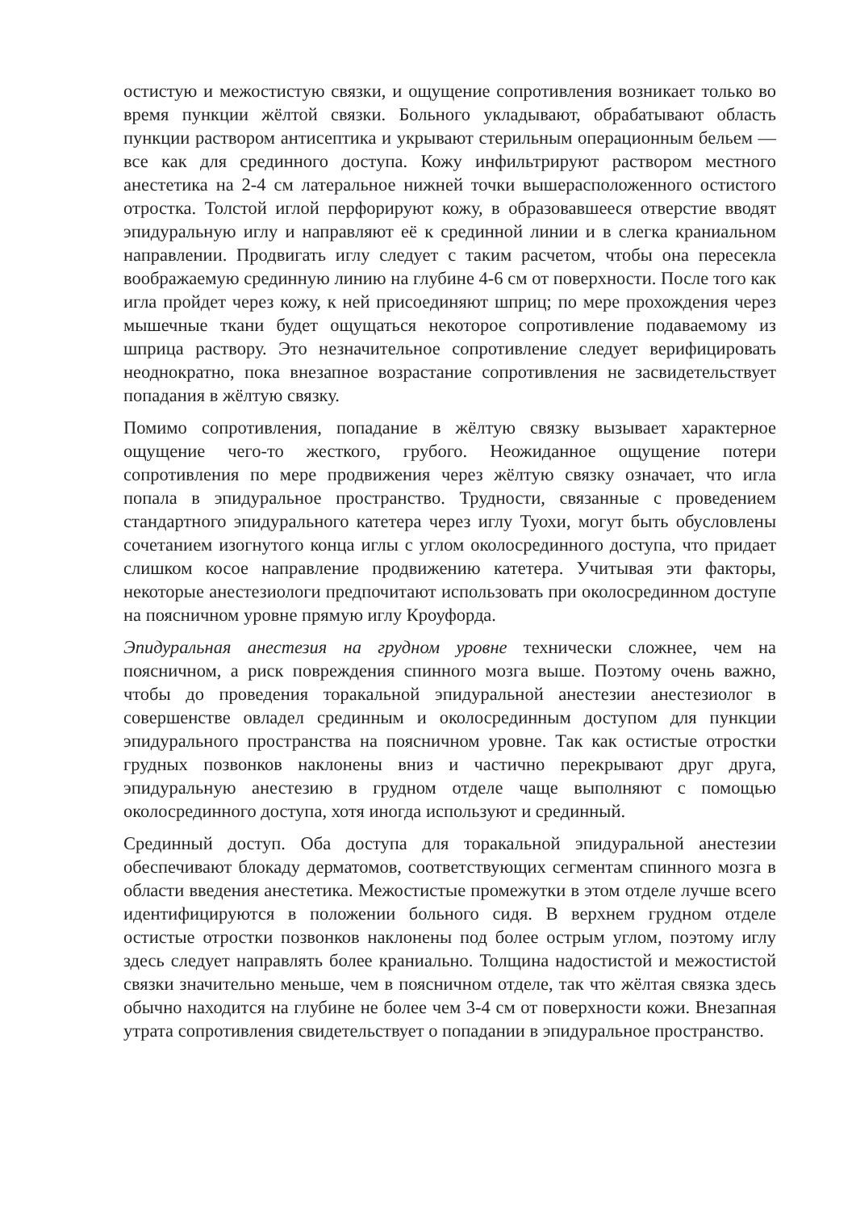остистую и межостистую связки, и ощущение сопротивления возникает только во время пункции жёлтой связки. Больного укладывают, обрабатывают область пункции раствором антисептика и укрывают стерильным операционным бельем — все как для срединного доступа. Кожу инфильтрируют раствором местного анестетика на 2-4 см латеральное нижней точки вышерасположенного остистого отростка. Толстой иглой перфорируют кожу, в образовавшееся отверстие вводят эпидуральную иглу и направляют её к срединной линии и в слегка краниальном направлении. Продвигать иглу следует с таким расчетом, чтобы она пересекла воображаемую срединную линию на глубине 4-6 см от поверхности. После того как игла пройдет через кожу, к ней присоединяют шприц; по мере прохождения через мышечные ткани будет ощущаться некоторое сопротивление подаваемому из шприца раствору. Это незначительное сопротивление следует верифицировать неоднократно, пока внезапное возрастание сопротивления не засвидетельствует попадания в жёлтую связку.
Помимо сопротивления, попадание в жёлтую связку вызывает характерное ощущение чего-то жесткого, грубого. Неожиданное ощущение потери сопротивления по мере продвижения через жёлтую связку означает, что игла попала в эпидуральное пространство. Трудности, связанные с проведением стандартного эпидурального катетера через иглу Туохи, могут быть обусловлены сочетанием изогнутого конца иглы с углом околосрединного доступа, что придает слишком косое направление продвижению катетера. Учитывая эти факторы, некоторые анестезиологи предпочитают использовать при околосрединном доступе на поясничном уровне прямую иглу Кроуфорда.
Эпидуральная анестезия на грудном уровне технически сложнее, чем на поясничном, а риск повреждения спинного мозга выше. Поэтому очень важно, чтобы до проведения торакальной эпидуральной анестезии анестезиолог в совершенстве овладел срединным и околосрединным доступом для пункции эпидурального пространства на поясничном уровне. Так как остистые отростки грудных позвонков наклонены вниз и частично перекрывают друг друга, эпидуральную анестезию в грудном отделе чаще выполняют с помощью околосрединного доступа, хотя иногда используют и срединный.
Срединный доступ. Оба доступа для торакальной эпидуральной анестезии обеспечивают блокаду дерматомов, соответствующих сегментам спинного мозга в области введения анестетика. Межостистые промежутки в этом отделе лучше всего идентифицируются в положении больного сидя. В верхнем грудном отделе остистые отростки позвонков наклонены под более острым углом, поэтому иглу здесь следует направлять более краниально. Толщина надостистой и межостистой связки значительно меньше, чем в поясничном отделе, так что жёлтая связка здесь обычно находится на глубине не более чем 3-4 см от поверхности кожи. Внезапная утрата сопротивления свидетельствует о попадании в эпидуральное пространство.